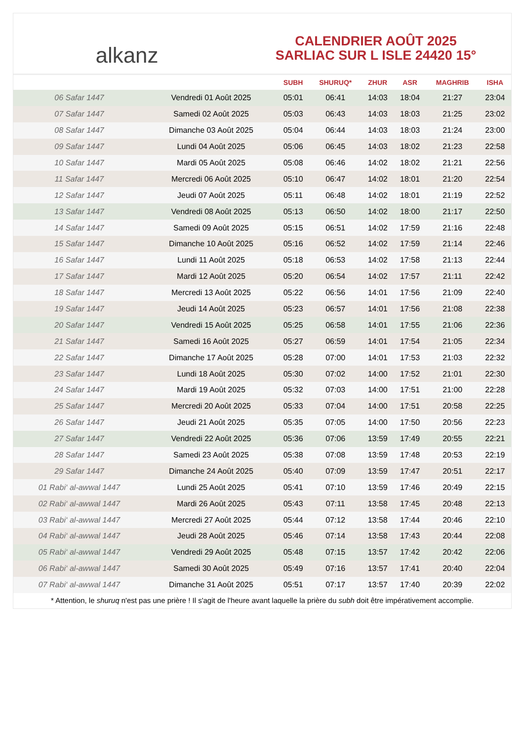alkanz
CALENDRIER AOÛT 2025
SARLIAC SUR L ISLE 24420 15°
| | | SUBH | SHURUQ* | ZHUR | ASR | MAGHRIB | ISHA |
| --- | --- | --- | --- | --- | --- | --- | --- |
| 06 Safar 1447 | Vendredi 01 Août 2025 | 05:01 | 06:41 | 14:03 | 18:04 | 21:27 | 23:04 |
| 07 Safar 1447 | Samedi 02 Août 2025 | 05:03 | 06:43 | 14:03 | 18:03 | 21:25 | 23:02 |
| 08 Safar 1447 | Dimanche 03 Août 2025 | 05:04 | 06:44 | 14:03 | 18:03 | 21:24 | 23:00 |
| 09 Safar 1447 | Lundi 04 Août 2025 | 05:06 | 06:45 | 14:03 | 18:02 | 21:23 | 22:58 |
| 10 Safar 1447 | Mardi 05 Août 2025 | 05:08 | 06:46 | 14:02 | 18:02 | 21:21 | 22:56 |
| 11 Safar 1447 | Mercredi 06 Août 2025 | 05:10 | 06:47 | 14:02 | 18:01 | 21:20 | 22:54 |
| 12 Safar 1447 | Jeudi 07 Août 2025 | 05:11 | 06:48 | 14:02 | 18:01 | 21:19 | 22:52 |
| 13 Safar 1447 | Vendredi 08 Août 2025 | 05:13 | 06:50 | 14:02 | 18:00 | 21:17 | 22:50 |
| 14 Safar 1447 | Samedi 09 Août 2025 | 05:15 | 06:51 | 14:02 | 17:59 | 21:16 | 22:48 |
| 15 Safar 1447 | Dimanche 10 Août 2025 | 05:16 | 06:52 | 14:02 | 17:59 | 21:14 | 22:46 |
| 16 Safar 1447 | Lundi 11 Août 2025 | 05:18 | 06:53 | 14:02 | 17:58 | 21:13 | 22:44 |
| 17 Safar 1447 | Mardi 12 Août 2025 | 05:20 | 06:54 | 14:02 | 17:57 | 21:11 | 22:42 |
| 18 Safar 1447 | Mercredi 13 Août 2025 | 05:22 | 06:56 | 14:01 | 17:56 | 21:09 | 22:40 |
| 19 Safar 1447 | Jeudi 14 Août 2025 | 05:23 | 06:57 | 14:01 | 17:56 | 21:08 | 22:38 |
| 20 Safar 1447 | Vendredi 15 Août 2025 | 05:25 | 06:58 | 14:01 | 17:55 | 21:06 | 22:36 |
| 21 Safar 1447 | Samedi 16 Août 2025 | 05:27 | 06:59 | 14:01 | 17:54 | 21:05 | 22:34 |
| 22 Safar 1447 | Dimanche 17 Août 2025 | 05:28 | 07:00 | 14:01 | 17:53 | 21:03 | 22:32 |
| 23 Safar 1447 | Lundi 18 Août 2025 | 05:30 | 07:02 | 14:00 | 17:52 | 21:01 | 22:30 |
| 24 Safar 1447 | Mardi 19 Août 2025 | 05:32 | 07:03 | 14:00 | 17:51 | 21:00 | 22:28 |
| 25 Safar 1447 | Mercredi 20 Août 2025 | 05:33 | 07:04 | 14:00 | 17:51 | 20:58 | 22:25 |
| 26 Safar 1447 | Jeudi 21 Août 2025 | 05:35 | 07:05 | 14:00 | 17:50 | 20:56 | 22:23 |
| 27 Safar 1447 | Vendredi 22 Août 2025 | 05:36 | 07:06 | 13:59 | 17:49 | 20:55 | 22:21 |
| 28 Safar 1447 | Samedi 23 Août 2025 | 05:38 | 07:08 | 13:59 | 17:48 | 20:53 | 22:19 |
| 29 Safar 1447 | Dimanche 24 Août 2025 | 05:40 | 07:09 | 13:59 | 17:47 | 20:51 | 22:17 |
| 01 Rabi‘ al-awwal 1447 | Lundi 25 Août 2025 | 05:41 | 07:10 | 13:59 | 17:46 | 20:49 | 22:15 |
| 02 Rabi‘ al-awwal 1447 | Mardi 26 Août 2025 | 05:43 | 07:11 | 13:58 | 17:45 | 20:48 | 22:13 |
| 03 Rabi‘ al-awwal 1447 | Mercredi 27 Août 2025 | 05:44 | 07:12 | 13:58 | 17:44 | 20:46 | 22:10 |
| 04 Rabi‘ al-awwal 1447 | Jeudi 28 Août 2025 | 05:46 | 07:14 | 13:58 | 17:43 | 20:44 | 22:08 |
| 05 Rabi‘ al-awwal 1447 | Vendredi 29 Août 2025 | 05:48 | 07:15 | 13:57 | 17:42 | 20:42 | 22:06 |
| 06 Rabi‘ al-awwal 1447 | Samedi 30 Août 2025 | 05:49 | 07:16 | 13:57 | 17:41 | 20:40 | 22:04 |
| 07 Rabi‘ al-awwal 1447 | Dimanche 31 Août 2025 | 05:51 | 07:17 | 13:57 | 17:40 | 20:39 | 22:02 |
* Attention, le shuruq n'est pas une prière ! Il s'agit de l'heure avant laquelle la prière du subh doit être impérativement accomplie.